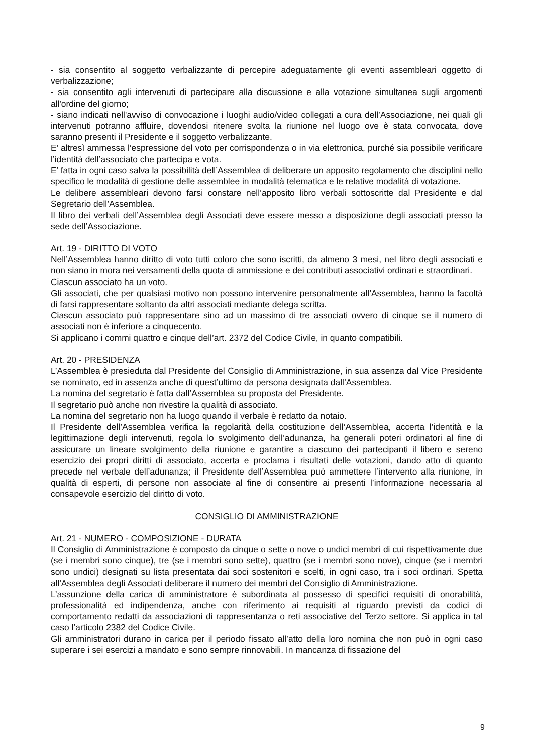- sia consentito al soggetto verbalizzante di percepire adeguatamente gli eventi assembleari oggetto di verbalizzazione;
- sia consentito agli intervenuti di partecipare alla discussione e alla votazione simultanea sugli argomenti all'ordine del giorno;
- siano indicati nell'avviso di convocazione i luoghi audio/video collegati a cura dell’Associazione, nei quali gli intervenuti potranno affluire, dovendosi ritenere svolta la riunione nel luogo ove è stata convocata, dove saranno presenti il Presidente e il soggetto verbalizzante.
E’ altresì ammessa l’espressione del voto per corrispondenza o in via elettronica, purché sia possibile verificare l’identità dell’associato che partecipa e vota.
E’ fatta in ogni caso salva la possibilità dell’Assemblea di deliberare un apposito regolamento che disciplini nello specifico le modalità di gestione delle assemblee in modalità telematica e le relative modalità di votazione.
Le delibere assembleari devono farsi constare nell’apposito libro verbali sottoscritte dal Presidente e dal Segretario dell’Assemblea.
Il libro dei verbali dell’Assemblea degli Associati deve essere messo a disposizione degli associati presso la sede dell’Associazione.
Art. 19 - DIRITTO DI VOTO
Nell’Assemblea hanno diritto di voto tutti coloro che sono iscritti, da almeno 3 mesi, nel libro degli associati e non siano in mora nei versamenti della quota di ammissione e dei contributi associativi ordinari e straordinari.
Ciascun associato ha un voto.
Gli associati, che per qualsiasi motivo non possono intervenire personalmente all’Assemblea, hanno la facoltà di farsi rappresentare soltanto da altri associati mediante delega scritta.
Ciascun associato può rappresentare sino ad un massimo di tre associati ovvero di cinque se il numero di associati non è inferiore a cinquecento.
Si applicano i commi quattro e cinque dell’art. 2372 del Codice Civile, in quanto compatibili.
Art. 20 - PRESIDENZA
L’Assemblea è presieduta dal Presidente del Consiglio di Amministrazione, in sua assenza dal Vice Presidente se nominato, ed in assenza anche di quest’ultimo da persona designata dall’Assemblea.
La nomina del segretario è fatta dall’Assemblea su proposta del Presidente.
Il segretario può anche non rivestire la qualità di associato.
La nomina del segretario non ha luogo quando il verbale è redatto da notaio.
Il Presidente dell’Assemblea verifica la regolarità della costituzione dell’Assemblea, accerta l’identità e la legittimazione degli intervenuti, regola lo svolgimento dell’adunanza, ha generali poteri ordinatori al fine di assicurare un lineare svolgimento della riunione e garantire a ciascuno dei partecipanti il libero e sereno esercizio dei propri diritti di associato, accerta e proclama i risultati delle votazioni, dando atto di quanto precede nel verbale dell’adunanza; il Presidente dell’Assemblea può ammettere l’intervento alla riunione, in qualità di esperti, di persone non associate al fine di consentire ai presenti l’informazione necessaria al consapevole esercizio del diritto di voto.
CONSIGLIO DI AMMINISTRAZIONE
Art. 21 - NUMERO - COMPOSIZIONE - DURATA
Il Consiglio di Amministrazione è composto da cinque o sette o nove o undici membri di cui rispettivamente due (se i membri sono cinque), tre (se i membri sono sette), quattro (se i membri sono nove), cinque (se i membri sono undici) designati su lista presentata dai soci sostenitori e scelti, in ogni caso, tra i soci ordinari. Spetta all'Assemblea degli Associati deliberare il numero dei membri del Consiglio di Amministrazione.
L’assunzione della carica di amministratore è subordinata al possesso di specifici requisiti di onorabilità, professionalità ed indipendenza, anche con riferimento ai requisiti al riguardo previsti da codici di comportamento redatti da associazioni di rappresentanza o reti associative del Terzo settore. Si applica in tal caso l’articolo 2382 del Codice Civile.
Gli amministratori durano in carica per il periodo fissato all’atto della loro nomina che non può in ogni caso superare i sei esercizi a mandato e sono sempre rinnovabili. In mancanza di fissazione del
9